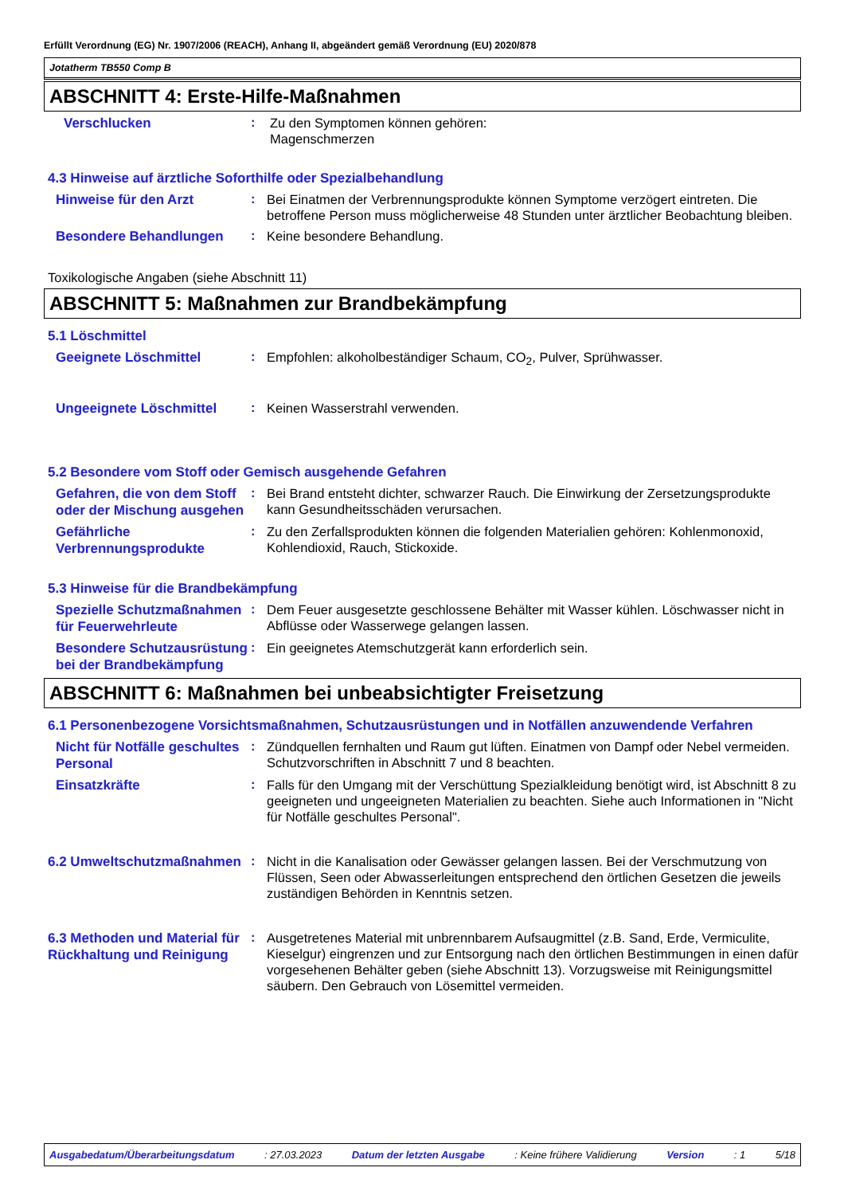Erfüllt Verordnung (EG) Nr. 1907/2006 (REACH), Anhang II, abgeändert gemäß Verordnung (EU) 2020/878
Jotatherm TB550 Comp B
ABSCHNITT 4: Erste-Hilfe-Maßnahmen
Verschlucken
:
Zu den Symptomen können gehören:
Magenschmerzen
4.3 Hinweise auf ärztliche Soforthilfe oder Spezialbehandlung
Hinweise für den Arzt
:
Bei Einatmen der Verbrennungsprodukte können Symptome verzögert eintreten. Die betroffene Person muss möglicherweise 48 Stunden unter ärztlicher Beobachtung bleiben.
Besondere Behandlungen
:
Keine besondere Behandlung.
Toxikologische Angaben (siehe Abschnitt 11)
ABSCHNITT 5: Maßnahmen zur Brandbekämpfung
5.1 Löschmittel
Geeignete Löschmittel
:
Empfohlen: alkoholbeständiger Schaum, CO<sub>2</sub>, Pulver, Sprühwasser.
Ungeeignete Löschmittel
:
Keinen Wasserstrahl verwenden.
5.2 Besondere vom Stoff oder Gemisch ausgehende Gefahren
Gefahren, die von dem Stoff oder der Mischung ausgehen
:
Bei Brand entsteht dichter, schwarzer Rauch. Die Einwirkung der Zersetzungsprodukte kann Gesundheitsschäden verursachen.
Gefährliche Verbrennungsprodukte
:
Zu den Zerfallsprodukten können die folgenden Materialien gehören: Kohlenmonoxid, Kohlendioxid, Rauch, Stickoxide.
5.3 Hinweise für die Brandbekämpfung
Spezielle Schutzmaßnahmen für Feuerwehrleute
:
Dem Feuer ausgesetzte geschlossene Behälter mit Wasser kühlen. Löschwasser nicht in Abflüsse oder Wasserwege gelangen lassen.
Besondere Schutzausrüstung bei der Brandbekämpfung
:
Ein geeignetes Atemschutzgerät kann erforderlich sein.
ABSCHNITT 6: Maßnahmen bei unbeabsichtigter Freisetzung
6.1 Personenbezogene Vorsichtsmaßnahmen, Schutzausrüstungen und in Notfällen anzuwendende Verfahren
Nicht für Notfälle geschultes Personal
:
Zündquellen fernhalten und Raum gut lüften. Einatmen von Dampf oder Nebel vermeiden. Schutzvorschriften in Abschnitt 7 und 8 beachten.
Einsatzkräfte
:
Falls für den Umgang mit der Verschüttung Spezialkleidung benötigt wird, ist Abschnitt 8 zu geeigneten und ungeeigneten Materialien zu beachten. Siehe auch Informationen in "Nicht für Notfälle geschultes Personal".
6.2 Umweltschutzmaßnahmen
:
Nicht in die Kanalisation oder Gewässer gelangen lassen. Bei der Verschmutzung von Flüssen, Seen oder Abwasserleitungen entsprechend den örtlichen Gesetzen die jeweils zuständigen Behörden in Kenntnis setzen.
6.3 Methoden und Material für Rückhaltung und Reinigung
:
Ausgetretenes Material mit unbrennbarem Aufsaugmittel (z.B. Sand, Erde, Vermiculite, Kieselgur) eingrenzen und zur Entsorgung nach den örtlichen Bestimmungen in einen dafür vorgesehenen Behälter geben (siehe Abschnitt 13). Vorzugsweise mit Reinigungsmittel säubern. Den Gebrauch von Lösemittel vermeiden.
Ausgabedatum/Überarbeitungsdatum : 27.03.2023 Datum der letzten Ausgabe : Keine frühere Validierung Version : 1 5/18